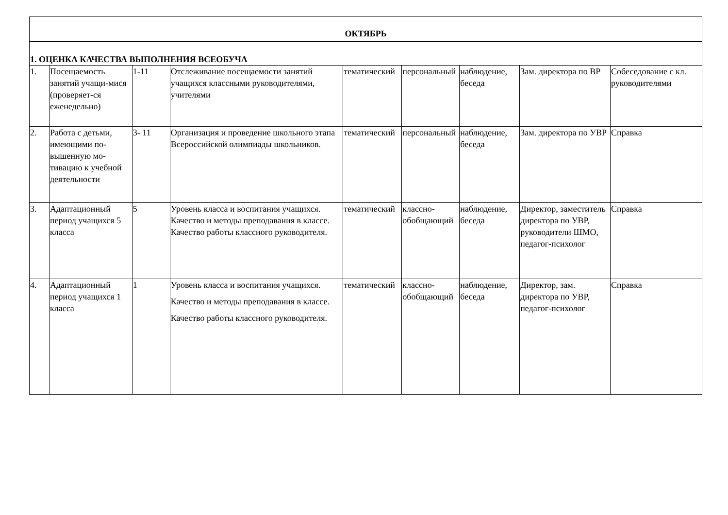| ОКТЯБРЬ | | | | | | | | |
| --- | --- | --- | --- | --- | --- | --- | --- | --- |
| 1. ОЦЕНКА КАЧЕСТВА ВЫПОЛНЕНИЯ ВСЕОБУЧА | | | | | | | | |
| 1. | Посещаемость занятий учащи-мися (проверяет-ся еженедельно) | 1-11 | Отслеживание посещаемости занятий учащихся классными руководителями, учителями | тематический | персональный | наблюдение, беседа | Зам. директора по ВР | Собеседование с кл. руководителями |
| 2. | Работа с детьми, имеющими по-вышенную мо-тивацию к учебной деятельности | 3- 11 | Организация и проведение школьного этапа Всероссийской олимпиады школьников. | тематический | персональный | наблюдение, беседа | Зам. директора по УВР | Справка |
| 3. | Адаптационный период учащихся 5 класса | 5 | Уровень класса и воспитания учащихся. Качество и методы преподавания в классе. Качество работы классного руководителя. | тематический | классно-обобщающий | наблюдение, беседа | Директор, заместитель директора по УВР, руководители ШМО, педагог-психолог | Справка |
| 4. | Адаптационный период учащихся 1 класса | 1 | Уровень класса и воспитания учащихся. Качество и методы преподавания в классе. Качество работы классного руководителя. | тематический | классно-обобщающий | наблюдение, беседа | Директор, зам. директора по УВР, педагог-психолог | Справка |